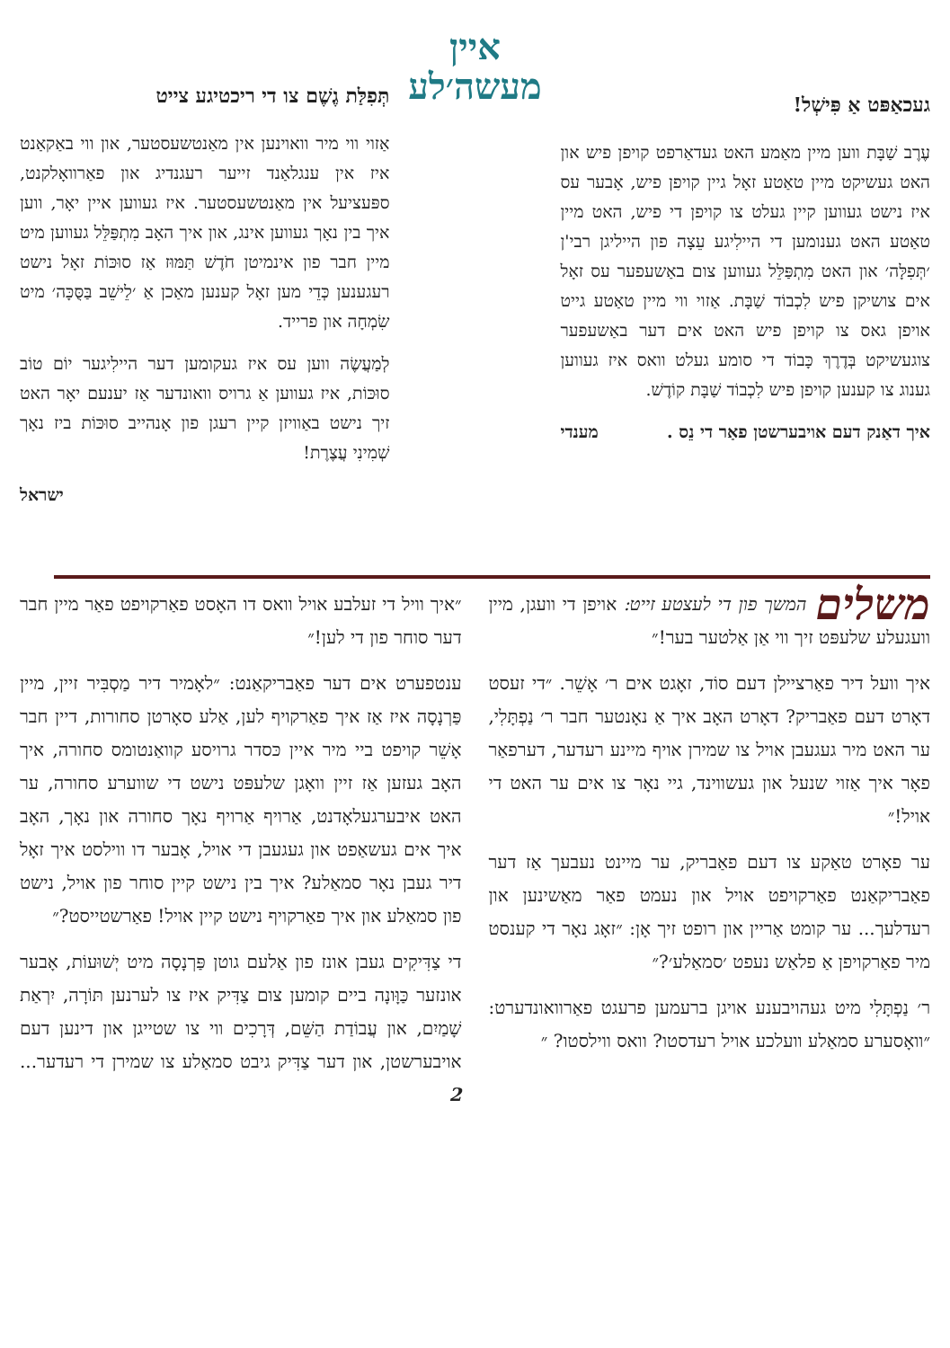געכאַפּט אַ פִּישְׁל!
עֶרֶב שַׁבָּת ווען מיין מאַמע האט געדאַרפט קויפן פיש און האט געשיקט מיין טאַטע זאָל גיין קויפן פיש, אָבער עס איז נישט געווען קיין געלט צו קויפן די פיש, האט מיין טאַטע האט גענומען די היילִיגע עֵצָה פון הייליגן רבי'ן ׳תְּפִלָּה׳ און האט מִתְפַּלֵּל געווען צום באַשעפער עס זאָל אים צושיקן פיש לִכְבוֹד שַׁבָּת. אַזוי ווי מיין טאַטע גייט אויפן גאס צו קויפן פיש האט אים דער באַשעפער צוגעשיקט בְּדֶרֶךְ כָּבוֹד די סומע געלט וואס איז געווען גענוג צו קענען קויפן פיש לִכְבוֹד שַׁבָּת קוֹדֶשׁ.
איך דאַנק דעם אויבערשטן פאַר די נֵס . מענדי
איין
מעשה׳לע
תְּפִלַּת גֶשֶׁם צו די ריכטיגע צייט
אַזוי ווי מיר וואוינען אין מאַנטשעסטער, און ווי באַקאַנט איז אין ענגלאַנד זייער רעגנדיג און פאַרוואָלקנט, ספּעציעל אין מאַנטשעסטער. איז געווען איין יאָר, ווען איך בין נאָך געווען אינג, און איך האָב מִתְפַּלֵּל געווען מיט מיין חבר פון אינמיטן חֹדֶשׁ תַּמּוּז אַז סוּכּוֹת זאָל נישט רעגענען כְּדֵי מען זאָל קענען מאַכן אַ ׳לֵישֵׁב בַּסֻּכָּה׳ מיט שִׂמְחָה און פרייד.
לְמַעֲשֶׂה ווען עס איז געקומען דער היילִיגער יוֹם טוֹב סוּכּוֹת, איז געווען אַ גרויס וואונדער אַז יענעם יאָר האט זיך נישט באַוויזן קיין רעגן פון אָנהייב סוּכּוֹת ביז נאָך שְׁמִינִי עֲצֶרֶת!
ישראל
משלים
המשך פון די לעצטע זייט: אויפן די וועגן, מיין וועגעלע שלעפּט זיך ווי אַן אַלטער בער!״
איך וועל דיר פאַרציילן דעם סוֹד, זאָגט אים ר׳ אָשֵׁר. ״די זעסט דאָרט דעם פאַבריק? דאָרט האָב איך אַ נאָנטער חבר ר׳ נַפְתָּלִי, ער האט מיר געגעבן אויל צו שמירן אויף מיינע רעדער, דערפאַר פאָר איך אַזוי שנעל און געשווינד, גיי נאָר צו אים ער האט די אויל!״
ער פאָרט טאַקע צו דעם פאַבריק, ער מיינט נעבעך אַז דער פאַבריקאַנט פאַרקויפט אויל און נעמט פאַר מאַשינען און רעדלעך... ער קומט אַריין און רופט זיך אָן: ״זאָג נאָר די קענסט מיר פאַרקויפן אַ פלאַש נעפט ׳סמאַלע׳?״
ר׳ נַפְתָּלִי מיט געהויבענע אויגן ברעמען פרעגט פאַרוואונדערט: ״וואָסערע סמאַלע וועלכע אויל רעדסטו? וואס ווילסטו? ״
״איך וויל די זעלבע אויל וואס דו האָסט פאַרקויפט פאַר מיין חבר דער סוחר פון די לען!״
ענטפערט אים דער פאַבריקאַנט: ״לאָמיר דיר מַסְבִּיר זיין, מיין פַּרְנָסָה איז אַז איך פאַרקויף לען, אַלע סאָרטן סחורות, דיין חבר אָשֵׁר קויפט ביי מיר איין כּסדר גרויסע קוואַנטומס סחורה, איך האָב געזען אַז זיין וואָגן שלעפּט נישט די שווערע סחורה, ער האט איבערגעלאָדנט, אַרויף אַרויף נאָך סחורה און נאָך, האָב איך אים געשאַפט און געגעבן די אויל, אָבער דו ווילסט איך זאָל דיר געבן נאָר סמאַלע? איך בין נישט קיין סוחר פון אויל, נישט פון סמאַלע און איך פאַרקויף נישט קיין אויל! פאַרשטייסט?״
די צַדִּיקִים געבן אונז פון אַלעם גוטן פַּרְנָסָה מיט יְשׁוּעוֹת, אָבער אונזער כַּוָּונָה ביים קומען צום צַדִּיק איז צו לערנען תּוֹרָה, יִרְאַת שָׁמַיִם, און עֲבוֹדַת הַשֵּׁם, דְּרָכִים ווי צו שטייגן און דינען דעם אויבערשטן, און דער צַדִּיק גיבט סמאַלע צו שמירן די רעדער... 2